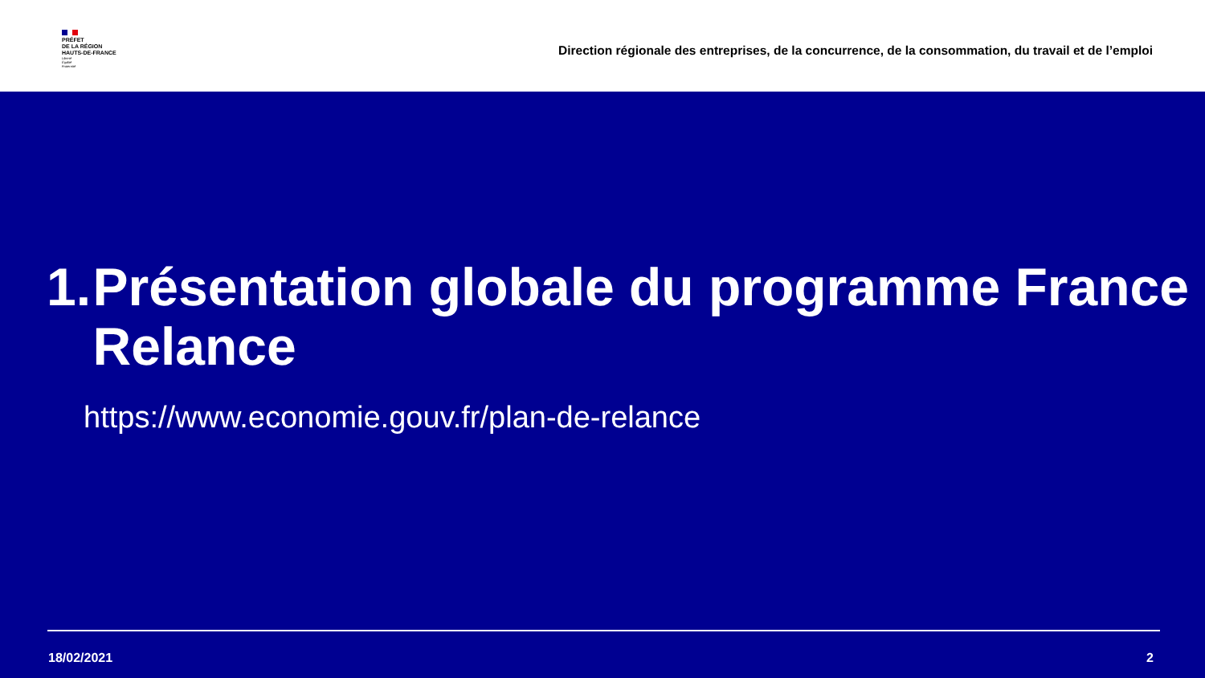PRÉFET
DE LA RÉGION
HAUTS-DE-FRANCE
Liberté
Égalité
Fraternité
Direction régionale des entreprises, de la concurrence, de la consommation, du travail et de l’emploi
1. Présentation globale du programme France Relance
https://www.economie.gouv.fr/plan-de-relance
18/02/2021 2